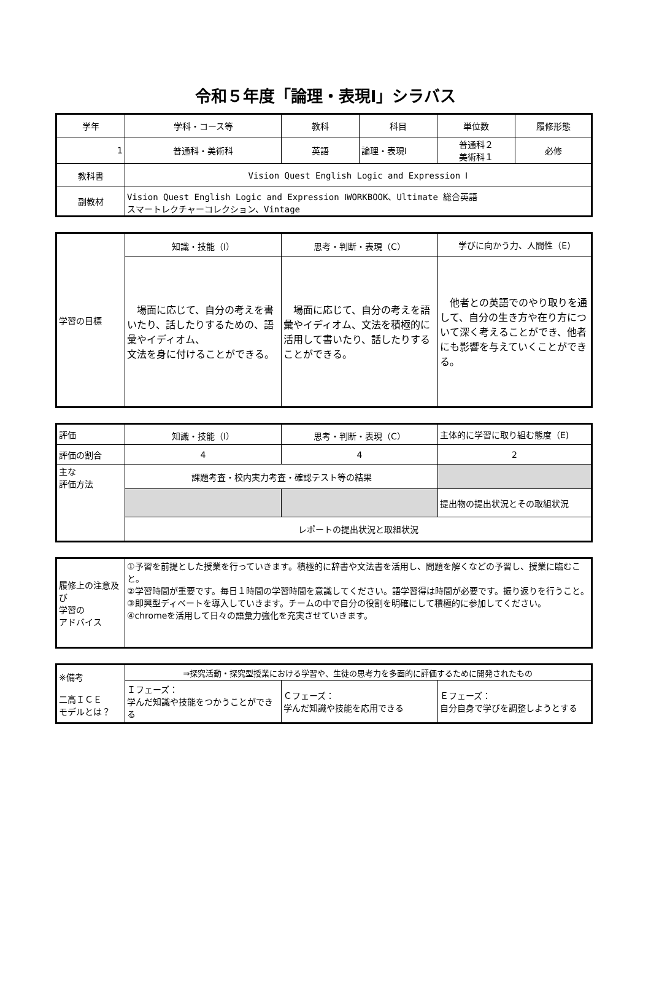令和５年度「論理・表現Ⅰ」シラバス
| 学年 | 学科・コース等 | 教科 | 科目 | 単位数 | 履修形態 |
| 1 | 普通科・美術科 | 英語 | 論理・表現Ⅰ | 普通科２ 美術科１ | 必修 |
| 教科書 | Vision Quest English Logic and Expression Ⅰ | | | | |
| 副教材 | Vision Quest English Logic and Expression ⅠWORKBOOK、Ultimate 総合英語 スマートレクチャーコレクション、Vintage | | | | |
| 学習の目標 | 知識・技能（I） | 思考・判断・表現（C） | 学びに向かう力、人間性（E) |
| | 場面に応じて、自分の考えを書いたり、話したりするための、語彙やイディオム、 文法を身に付けることができる。 | 場面に応じて、自分の考えを語彙やイディオム、文法を積極的に活用して書いたり、話したりすることができる。 | 他者との英語でのやり取りを通して、自分の生き方や在り方について深く考えることができ、他者にも影響を与えていくことができる。 |
| 評価 | 知識・技能（I） | 思考・判断・表現（C） | 主体的に学習に取り組む態度（E) |
| 評価の割合 | 4 | 4 | 2 |
| 主な 評価方法 | 課題考査・校内実力考査・確認テスト等の結果 | | |
| | | | 提出物の提出状況とその取組状況 |
| | レポートの提出状況と取組状況 | | |
| 履修上の注意及び 学習の アドバイス | ①予習を前提とした授業を行っていきます。積極的に辞書や文法書を活用し、問題を解くなどの予習し、授業に臨むこと。 ②学習時間が重要です。毎日１時間の学習時間を意識してください。語学習得は時間が必要です。振り返りを行うこと。 ③即興型ディベートを導入していきます。チームの中で自分の役割を明確にして積極的に参加してください。 ④chromeを活用して日々の語彙力強化を充実させていきます。 |
| ※備考 二高ＩＣＥ モデルとは？ | ⇒探究活動・探究型授業における学習や、生徒の思考力を多面的に評価するために開発されたもの | | |
| | Ｉフェーズ： 学んだ知識や技能をつかうことができる | Ｃフェーズ： 学んだ知識や技能を応用できる | Ｅフェーズ： 自分自身で学びを調整しようとする |